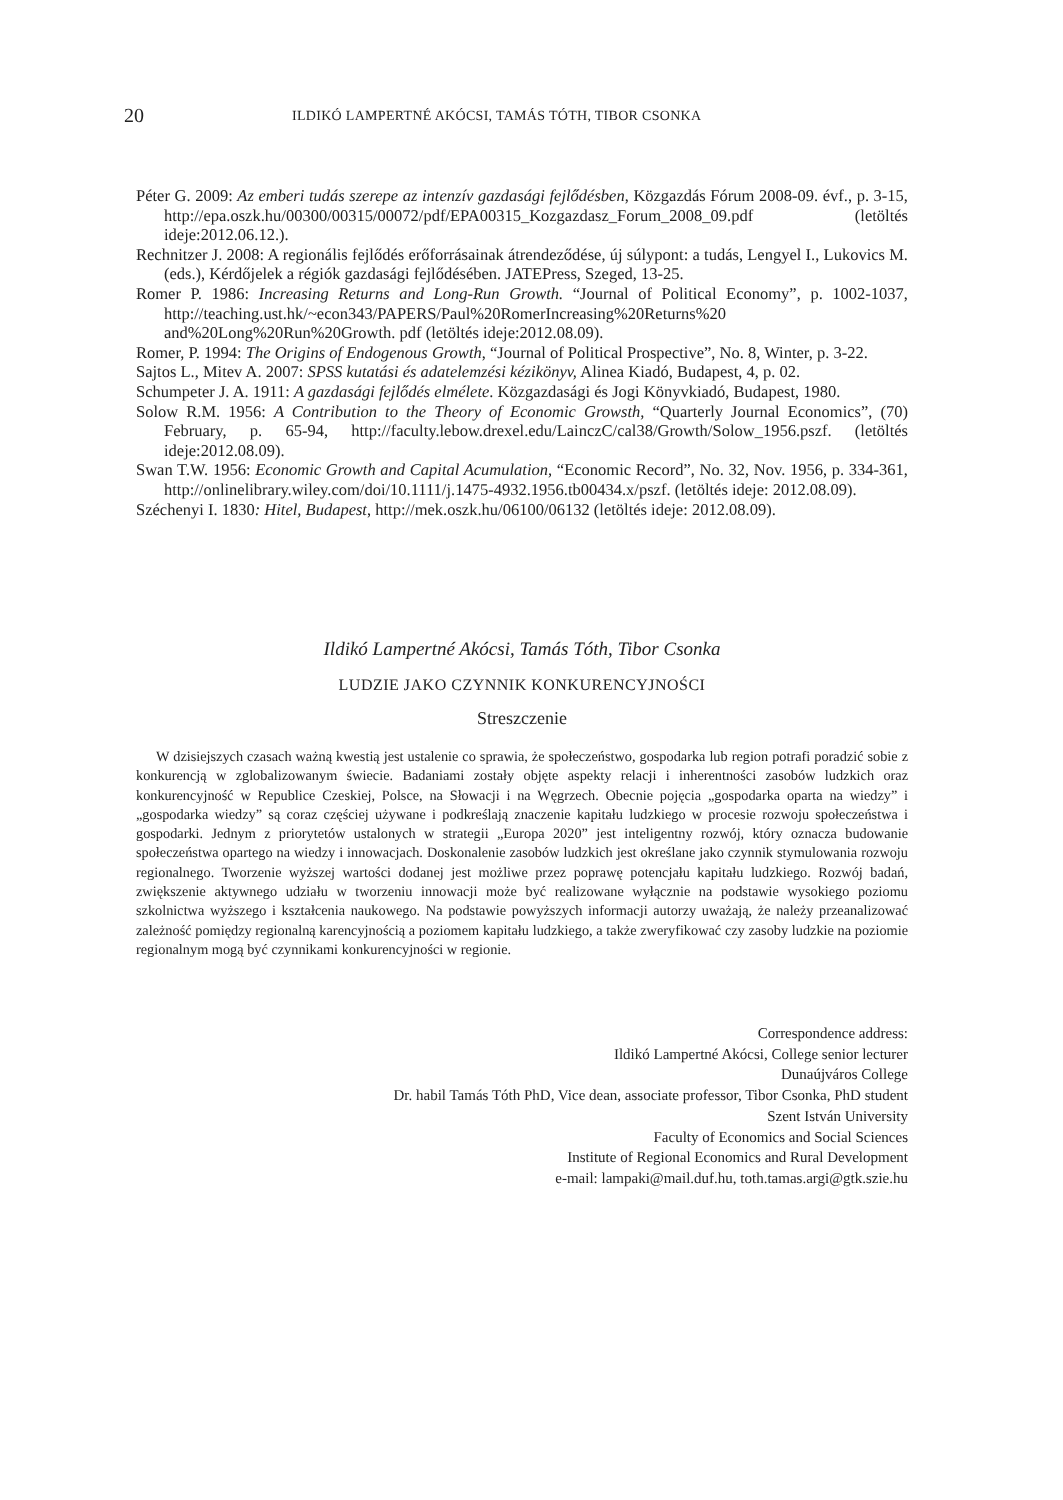20 ILDIKÓ LAMPERTNÉ AKÓCSI, TAMÁS TÓTH, TIBOR CSONKA
Péter G. 2009: Az emberi tudás szerepe az intenzív gazdasági fejlődésben, Közgazdás Fórum 2008-09. évf., p. 3-15, http://epa.oszk.hu/00300/00315/00072/pdf/EPA00315_Kozgazdasz_Forum_2008_09.pdf (letöltés ideje:2012.06.12.).
Rechnitzer J. 2008: A regionális fejlődés erőforrásainak átrendeződése, új súlypont: a tudás, Lengyel I., Lukovics M. (eds.), Kérdőjelek a régiók gazdasági fejlődésében. JATEPress, Szeged, 13-25.
Romer P. 1986: Increasing Returns and Long-Run Growth. “Journal of Political Economy”, p. 1002-1037, http://teaching.ust.hk/~econ343/PAPERS/Paul%20RomerIncreasing%20Returns%20 and%20Long%20Run%20Growth. pdf (letöltés ideje:2012.08.09).
Romer, P. 1994: The Origins of Endogenous Growth, “Journal of Political Prospective”, No. 8, Winter, p. 3-22.
Sajtos L., Mitev A. 2007: SPSS kutatási és adatelemzési kézikönyv, Alinea Kiadó, Budapest, 4, p. 02.
Schumpeter J. A. 1911: A gazdasági fejlődés elmélete. Közgazdasági és Jogi Könyvkiadó, Budapest, 1980.
Solow R.M. 1956: A Contribution to the Theory of Economic Growsth, “Quarterly Journal Economics”, (70) February, p. 65-94, http://faculty.lebow.drexel.edu/LainczC/cal38/Growth/Solow_1956.pszf. (letöltés ideje:2012.08.09).
Swan T.W. 1956: Economic Growth and Capital Acumulation, “Economic Record”, No. 32, Nov. 1956, p. 334-361, http://onlinelibrary.wiley.com/doi/10.1111/j.1475-4932.1956.tb00434.x/pszf. (letöltés ideje: 2012.08.09).
Széchenyi I. 1830: Hitel, Budapest, http://mek.oszk.hu/06100/06132 (letöltés ideje: 2012.08.09).
Ildikó Lampertné Akócsi, Tamás Tóth, Tibor Csonka
LUDZIE JAKO CZYNNIK KONKURENCYJNOŚCI
Streszczenie
W dzisiejszych czasach ważną kwestią jest ustalenie co sprawia, że społeczeństwo, gospodarka lub region potrafi poradzić sobie z konkurencją w zglobalizowanym świecie. Badaniami zostały objęte aspekty relacji i inherentności zasobów ludzkich oraz konkurencyjność w Republice Czeskiej, Polsce, na Słowacji i na Węgrzech. Obecnie pojęcia „gospodarka oparta na wiedzy” i „gospodarka wiedzy” są coraz częściej używane i podkreślają znaczenie kapitału ludzkiego w procesie rozwoju społeczeństwa i gospodarki. Jednym z priorytetów ustalonych w strategii „Europa 2020” jest inteligentny rozwój, który oznacza budowanie społeczeństwa opartego na wiedzy i innowacjach. Doskonalenie zasobów ludzkich jest określane jako czynnik stymulowania rozwoju regionalnego. Tworzenie wyższej wartości dodanej jest możliwe przez poprawę potencjału kapitału ludzkiego. Rozwój badań, zwiększenie aktywnego udziału w tworzeniu innowacji może być realizowane wyłącznie na podstawie wysokiego poziomu szkolnictwa wyższego i kształcenia naukowego. Na podstawie powyższych informacji autorzy uważają, że należy przeanalizować zależność pomiędzy regionalną karencyjnością a poziomem kapitału ludzkiego, a także zweryfikować czy zasoby ludzkie na poziomie regionalnym mogą być czynnikami konkurencyjności w regionie.
Correspondence address:
Ildikó Lampertné Akócsi, College senior lecturer
Dunaújváros College
Dr. habil Tamás Tóth PhD, Vice dean, associate professor, Tibor Csonka, PhD student
Szent István University
Faculty of Economics and Social Sciences
Institute of Regional Economics and Rural Development
e-mail: lampaki@mail.duf.hu, toth.tamas.argi@gtk.szie.hu